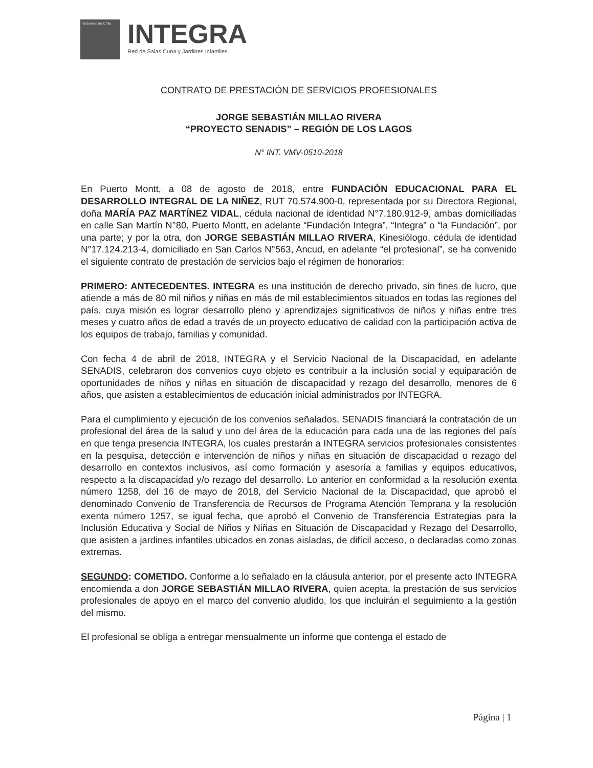Gobierno de Chile
INTEGRA
Red de Salas Cuna y Jardines Infantiles
CONTRATO DE PRESTACIÓN DE SERVICIOS PROFESIONALES
JORGE SEBASTIÁN MILLAO RIVERA
“PROYECTO SENADIS” – REGIÓN DE LOS LAGOS
N° INT. VMV-0510-2018
En Puerto Montt, a 08 de agosto de 2018, entre FUNDACIÓN EDUCACIONAL PARA EL DESARROLLO INTEGRAL DE LA NIÑEZ, RUT 70.574.900-0, representada por su Directora Regional, doña MARÍA PAZ MARTÍNEZ VIDAL, cédula nacional de identidad N°7.180.912-9, ambas domiciliadas en calle San Martín N°80, Puerto Montt, en adelante “Fundación Integra”, “Integra” o “la Fundación”, por una parte; y por la otra, don JORGE SEBASTIÁN MILLAO RIVERA, Kinesiólogo, cédula de identidad N°17.124.213-4, domiciliado en San Carlos N°563, Ancud, en adelante “el profesional”, se ha convenido el siguiente contrato de prestación de servicios bajo el régimen de honorarios:
PRIMERO: ANTECEDENTES. INTEGRA es una institución de derecho privado, sin fines de lucro, que atiende a más de 80 mil niños y niñas en más de mil establecimientos situados en todas las regiones del país, cuya misión es lograr desarrollo pleno y aprendizajes significativos de niños y niñas entre tres meses y cuatro años de edad a través de un proyecto educativo de calidad con la participación activa de los equipos de trabajo, familias y comunidad.
Con fecha 4 de abril de 2018, INTEGRA y el Servicio Nacional de la Discapacidad, en adelante SENADIS, celebraron dos convenios cuyo objeto es contribuir a la inclusión social y equiparación de oportunidades de niños y niñas en situación de discapacidad y rezago del desarrollo, menores de 6 años, que asisten a establecimientos de educación inicial administrados por INTEGRA.
Para el cumplimiento y ejecución de los convenios señalados, SENADIS financiará la contratación de un profesional del área de la salud y uno del área de la educación para cada una de las regiones del país en que tenga presencia INTEGRA, los cuales prestarán a INTEGRA servicios profesionales consistentes en la pesquisa, detección e intervención de niños y niñas en situación de discapacidad o rezago del desarrollo en contextos inclusivos, así como formación y asesoría a familias y equipos educativos, respecto a la discapacidad y/o rezago del desarrollo. Lo anterior en conformidad a la resolución exenta número 1258, del 16 de mayo de 2018, del Servicio Nacional de la Discapacidad, que aprobó el denominado Convenio de Transferencia de Recursos de Programa Atención Temprana y la resolución exenta número 1257, se igual fecha, que aprobó el Convenio de Transferencia Estrategias para la Inclusión Educativa y Social de Niños y Niñas en Situación de Discapacidad y Rezago del Desarrollo, que asisten a jardines infantiles ubicados en zonas aisladas, de difícil acceso, o declaradas como zonas extremas.
SEGUNDO: COMETIDO. Conforme a lo señalado en la cláusula anterior, por el presente acto INTEGRA encomienda a don JORGE SEBASTIÁN MILLAO RIVERA, quien acepta, la prestación de sus servicios profesionales de apoyo en el marco del convenio aludido, los que incluirán el seguimiento a la gestión del mismo.
El profesional se obliga a entregar mensualmente un informe que contenga el estado de
Página | 1